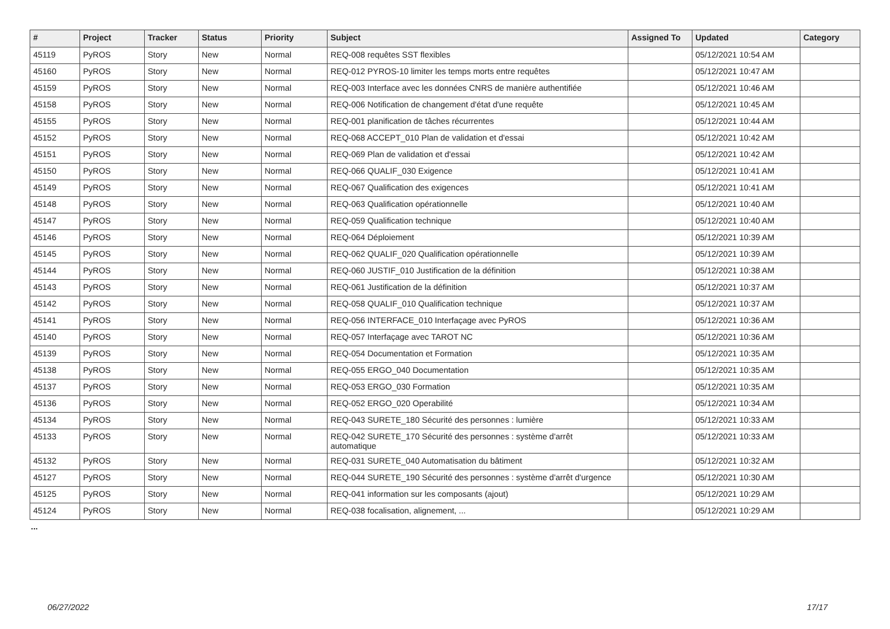| # | Project | Tracker | Status | Priority | Subject | Assigned To | Updated | Category |
| --- | --- | --- | --- | --- | --- | --- | --- | --- |
| 45119 | PyROS | Story | New | Normal | REQ-008 requêtes SST flexibles | | 05/12/2021 10:54 AM | |
| 45160 | PyROS | Story | New | Normal | REQ-012 PYROS-10 limiter les temps morts entre requêtes | | 05/12/2021 10:47 AM | |
| 45159 | PyROS | Story | New | Normal | REQ-003 Interface avec les données CNRS de manière authentifiée | | 05/12/2021 10:46 AM | |
| 45158 | PyROS | Story | New | Normal | REQ-006 Notification de changement d'état d'une requête | | 05/12/2021 10:45 AM | |
| 45155 | PyROS | Story | New | Normal | REQ-001 planification de tâches récurrentes | | 05/12/2021 10:44 AM | |
| 45152 | PyROS | Story | New | Normal | REQ-068 ACCEPT_010 Plan de validation et d'essai | | 05/12/2021 10:42 AM | |
| 45151 | PyROS | Story | New | Normal | REQ-069 Plan de validation et d'essai | | 05/12/2021 10:42 AM | |
| 45150 | PyROS | Story | New | Normal | REQ-066 QUALIF_030 Exigence | | 05/12/2021 10:41 AM | |
| 45149 | PyROS | Story | New | Normal | REQ-067 Qualification des exigences | | 05/12/2021 10:41 AM | |
| 45148 | PyROS | Story | New | Normal | REQ-063 Qualification opérationnelle | | 05/12/2021 10:40 AM | |
| 45147 | PyROS | Story | New | Normal | REQ-059 Qualification technique | | 05/12/2021 10:40 AM | |
| 45146 | PyROS | Story | New | Normal | REQ-064 Déploiement | | 05/12/2021 10:39 AM | |
| 45145 | PyROS | Story | New | Normal | REQ-062 QUALIF_020 Qualification opérationnelle | | 05/12/2021 10:39 AM | |
| 45144 | PyROS | Story | New | Normal | REQ-060 JUSTIF_010 Justification de la définition | | 05/12/2021 10:38 AM | |
| 45143 | PyROS | Story | New | Normal | REQ-061 Justification de la définition | | 05/12/2021 10:37 AM | |
| 45142 | PyROS | Story | New | Normal | REQ-058 QUALIF_010 Qualification technique | | 05/12/2021 10:37 AM | |
| 45141 | PyROS | Story | New | Normal | REQ-056 INTERFACE_010 Interfaçage avec PyROS | | 05/12/2021 10:36 AM | |
| 45140 | PyROS | Story | New | Normal | REQ-057 Interfaçage avec TAROT NC | | 05/12/2021 10:36 AM | |
| 45139 | PyROS | Story | New | Normal | REQ-054 Documentation et Formation | | 05/12/2021 10:35 AM | |
| 45138 | PyROS | Story | New | Normal | REQ-055 ERGO_040 Documentation | | 05/12/2021 10:35 AM | |
| 45137 | PyROS | Story | New | Normal | REQ-053 ERGO_030 Formation | | 05/12/2021 10:35 AM | |
| 45136 | PyROS | Story | New | Normal | REQ-052 ERGO_020 Operabilité | | 05/12/2021 10:34 AM | |
| 45134 | PyROS | Story | New | Normal | REQ-043 SURETE_180 Sécurité des personnes : lumière | | 05/12/2021 10:33 AM | |
| 45133 | PyROS | Story | New | Normal | REQ-042 SURETE_170 Sécurité des personnes : système d'arrêt automatique | | 05/12/2021 10:33 AM | |
| 45132 | PyROS | Story | New | Normal | REQ-031 SURETE_040 Automatisation du bâtiment | | 05/12/2021 10:32 AM | |
| 45127 | PyROS | Story | New | Normal | REQ-044 SURETE_190 Sécurité des personnes : système d'arrêt d'urgence | | 05/12/2021 10:30 AM | |
| 45125 | PyROS | Story | New | Normal | REQ-041 information sur les composants (ajout) | | 05/12/2021 10:29 AM | |
| 45124 | PyROS | Story | New | Normal | REQ-038 focalisation, alignement, ... | | 05/12/2021 10:29 AM | |
...
06/27/2022 17/17